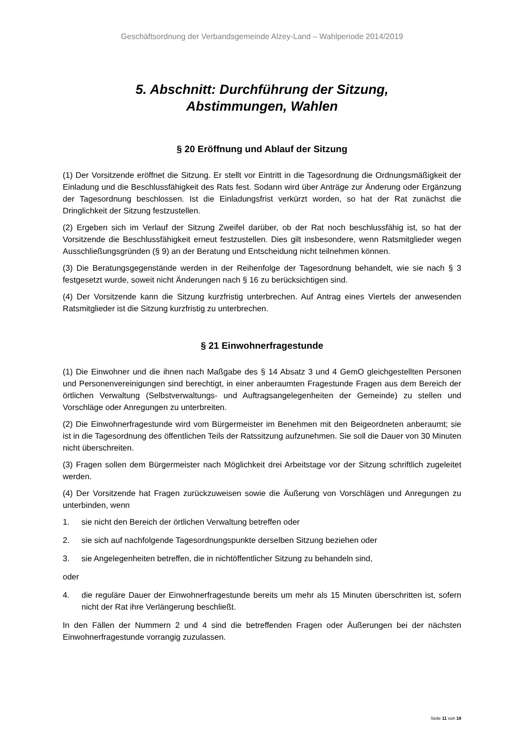Geschäftsordnung der Verbandsgemeinde Alzey-Land – Wahlperiode 2014/2019
5. Abschnitt: Durchführung der Sitzung,
Abstimmungen, Wahlen
§ 20 Eröffnung und Ablauf der Sitzung
(1) Der Vorsitzende eröffnet die Sitzung. Er stellt vor Eintritt in die Tagesordnung die Ordnungsmäßigkeit der Einladung und die Beschlussfähigkeit des Rats fest. Sodann wird über Anträge zur Änderung oder Ergänzung der Tagesordnung beschlossen. Ist die Einladungsfrist verkürzt worden, so hat der Rat zunächst die Dringlichkeit der Sitzung festzustellen.
(2) Ergeben sich im Verlauf der Sitzung Zweifel darüber, ob der Rat noch beschlussfähig ist, so hat der Vorsitzende die Beschlussfähigkeit erneut festzustellen. Dies gilt insbesondere, wenn Ratsmitglieder wegen Ausschließungsgründen (§ 9) an der Beratung und Entscheidung nicht teilnehmen können.
(3) Die Beratungsgegenstände werden in der Reihenfolge der Tagesordnung behandelt, wie sie nach § 3 festgesetzt wurde, soweit nicht Änderungen nach § 16 zu berücksichtigen sind.
(4) Der Vorsitzende kann die Sitzung kurzfristig unterbrechen. Auf Antrag eines Viertels der anwesenden Ratsmitglieder ist die Sitzung kurzfristig zu unterbrechen.
§ 21 Einwohnerfragestunde
(1) Die Einwohner und die ihnen nach Maßgabe des § 14 Absatz 3 und 4 GemO gleichgestellten Personen und Personenvereinigungen sind berechtigt, in einer anberaumten Fragestunde Fragen aus dem Bereich der örtlichen Verwaltung (Selbstverwaltungs- und Auftragsangelegenheiten der Gemeinde) zu stellen und Vorschläge oder Anregungen zu unterbreiten.
(2) Die Einwohnerfragestunde wird vom Bürgermeister im Benehmen mit den Beigeordneten anberaumt; sie ist in die Tagesordnung des öffentlichen Teils der Ratssitzung aufzunehmen. Sie soll die Dauer von 30 Minuten nicht überschreiten.
(3) Fragen sollen dem Bürgermeister nach Möglichkeit drei Arbeitstage vor der Sitzung schriftlich zugeleitet werden.
(4) Der Vorsitzende hat Fragen zurückzuweisen sowie die Äußerung von Vorschlägen und Anregungen zu unterbinden, wenn
1. sie nicht den Bereich der örtlichen Verwaltung betreffen oder
2. sie sich auf nachfolgende Tagesordnungspunkte derselben Sitzung beziehen oder
3. sie Angelegenheiten betreffen, die in nichtöffentlicher Sitzung zu behandeln sind,
oder
4. die reguläre Dauer der Einwohnerfragestunde bereits um mehr als 15 Minuten überschritten ist, sofern nicht der Rat ihre Verlängerung beschließt.
In den Fällen der Nummern 2 und 4 sind die betreffenden Fragen oder Äußerungen bei der nächsten Einwohnerfragestunde vorrangig zuzulassen.
Seite 11 von 18